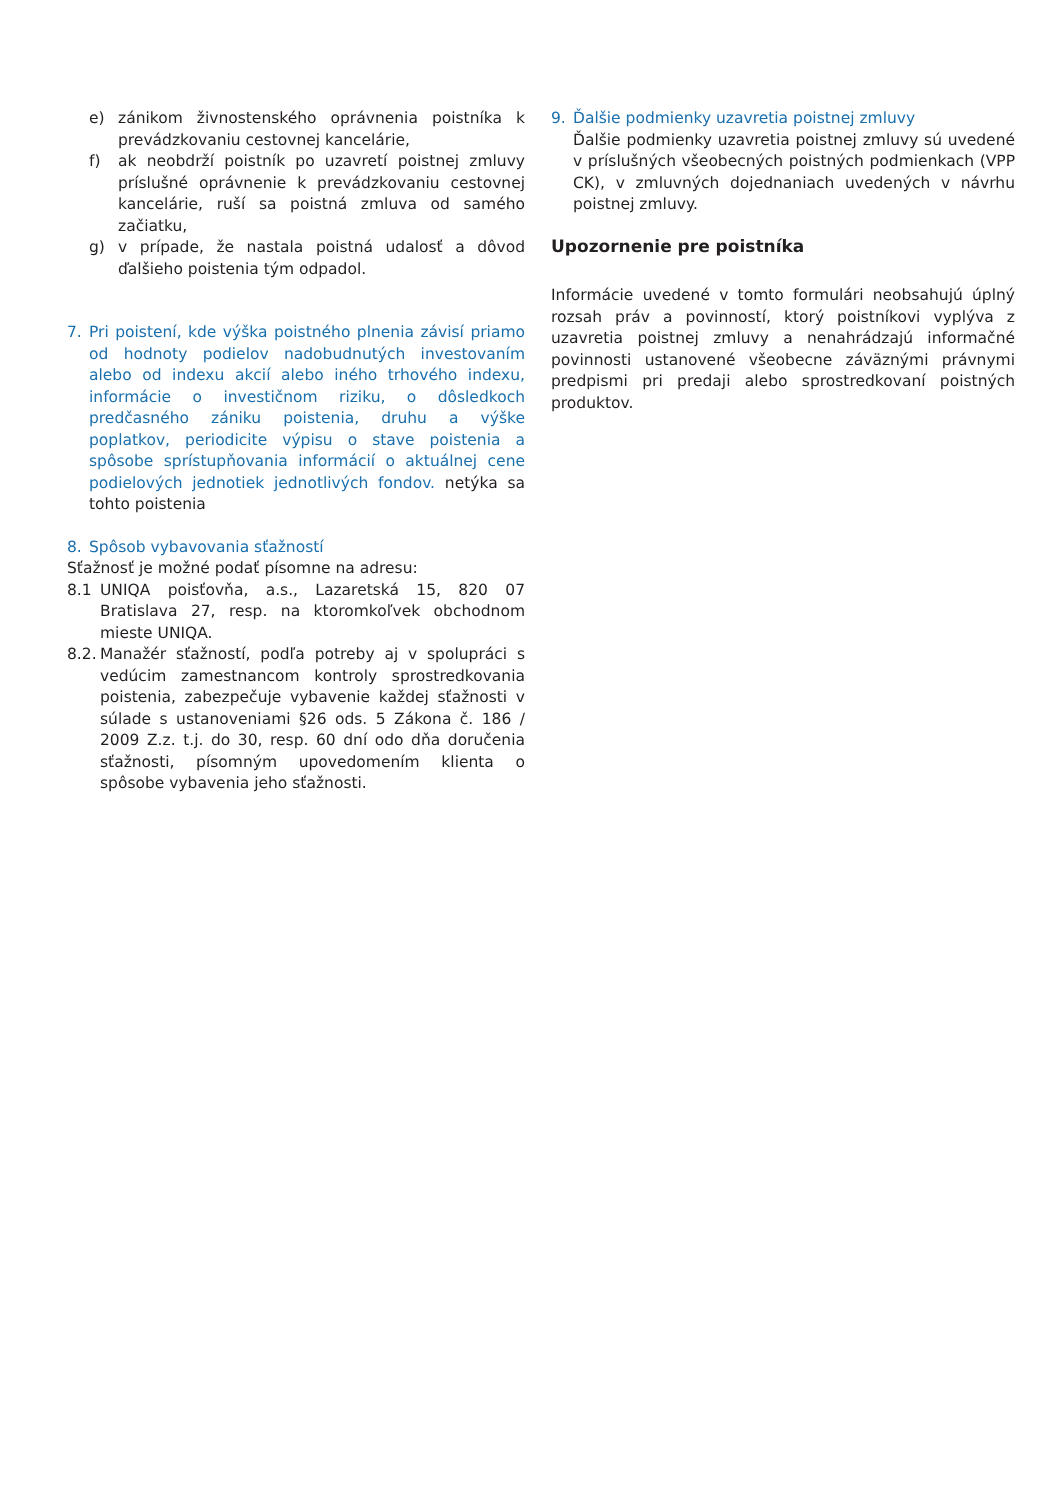e) zánikom živnostenského oprávnenia poistníka k prevádzkovaniu cestovnej kancelárie,
f) ak neobdrží poistník po uzavretí poistnej zmluvy príslušné oprávnenie k prevádzkovaniu cestovnej kancelárie, ruší sa poistná zmluva od samého začiatku,
g) v prípade, že nastala poistná udalosť a dôvod ďalšieho poistenia tým odpadol.
7. Pri poistení, kde výška poistného plnenia závisí priamo od hodnoty podielov nadobudnutých investovaním alebo od indexu akcií alebo iného trhového indexu, informácie o investičnom riziku, o dôsledkoch predčasného zániku poistenia, druhu a výške poplatkov, periodicite výpisu o stave poistenia a spôsobe sprístupňovania informácií o aktuálnej cene podielových jednotiek jednotlivých fondov. netýka sa tohto poistenia
8. Spôsob vybavovania sťažností
Sťažnosť je možné podať písomne na adresu:
8.1 UNIQA poisťovňa, a.s., Lazaretská 15, 820 07 Bratislava 27, resp. na ktoromkoľvek obchodnom mieste UNIQA.
8.2. Manažér sťažností, podľa potreby aj v spolupráci s vedúcim zamestnancom kontroly sprostredkovania poistenia, zabezpečuje vybavenie každej sťažnosti v súlade s ustanoveniami §26 ods. 5 Zákona č. 186 / 2009 Z.z. t.j. do 30, resp. 60 dní odo dňa doručenia sťažnosti, písomným upovedomením klienta o spôsobe vybavenia jeho sťažnosti.
9. Ďalšie podmienky uzavretia poistnej zmluvy
Ďalšie podmienky uzavretia poistnej zmluvy sú uvedené v príslušných všeobecných poistných podmienkach (VPP CK), v zmluvných dojednaniach uvedených v návrhu poistnej zmluvy.
Upozornenie pre poistníka
Informácie uvedené v tomto formulári neobsahujú úplný rozsah práv a povinností, ktorý poistníkovi vyplýva z uzavretia poistnej zmluvy a nenahrádzajú informačné povinnosti ustanovené všeobecne záväznými právnymi predpismi pri predaji alebo sprostredkovaní poistných produktov.